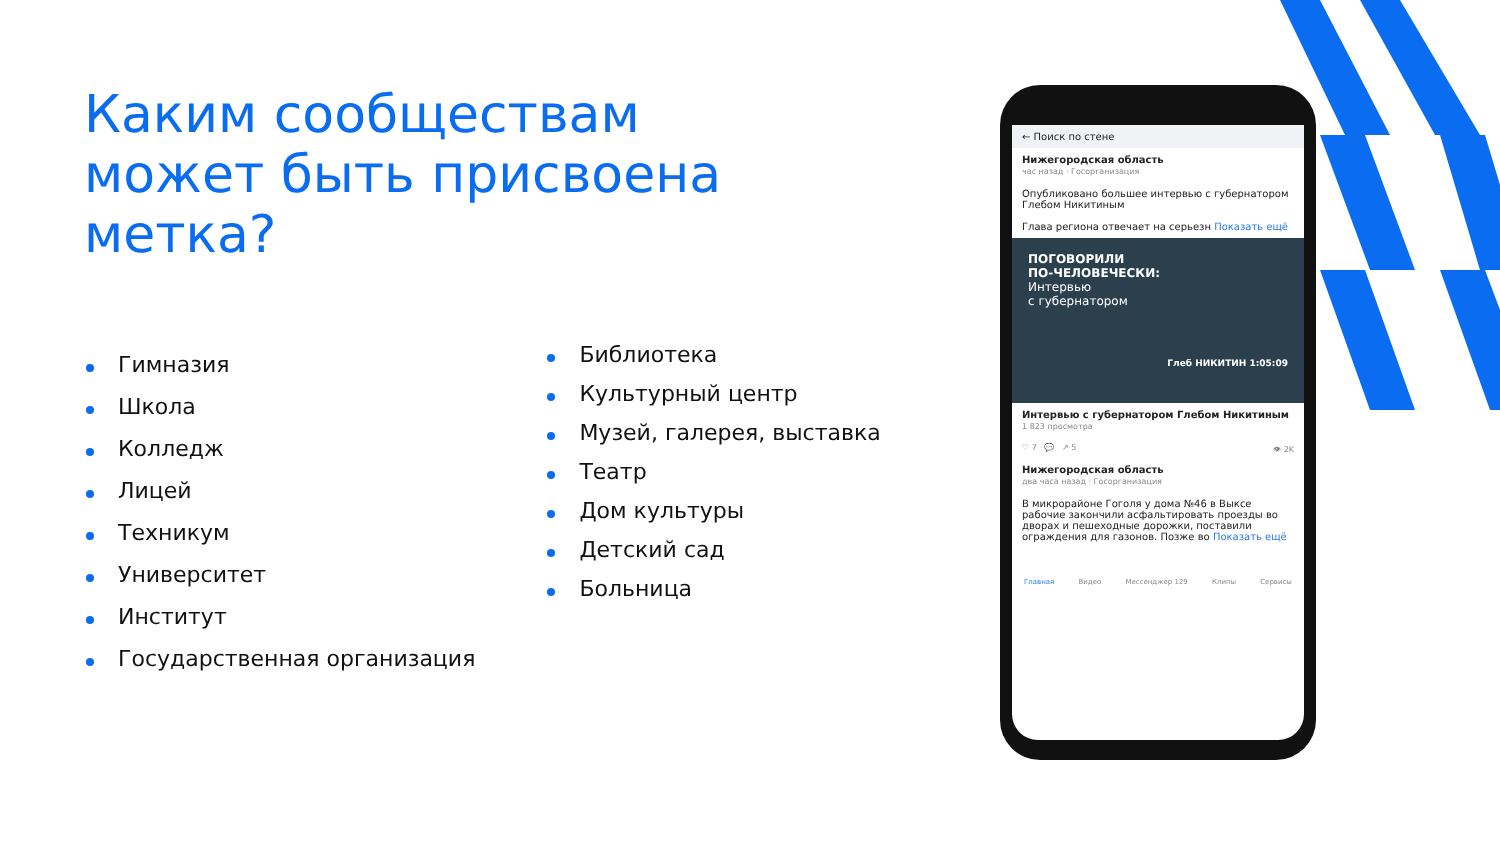Каким сообществам может быть присвоена метка?
Гимназия
Школа
Колледж
Лицей
Техникум
Университет
Институт
Государственная организация
Библиотека
Культурный центр
Музей, галерея, выставка
Театр
Дом культуры
Детский сад
Больница
← Поиск по стене
Нижегородская область
час назад · Госорганизация
Опубликовано большее интервью с губернатором Глебом Никитиным
Глава региона отвечает на серьезн Показать ещё
ПОГОВОРИЛИ
ПО-ЧЕЛОВЕЧЕСКИ:
Интервью
с губернатором
Глеб НИКИТИН 1:05:09
Интервью с губернатором Глебом Никитиным
1 823 просмотра
♡ 7 💬 ↗ 5 👁 2K
Нижегородская область
два часа назад · Госорганизация
В микрорайоне Гоголя у дома №46 в Выксе рабочие закончили асфальтировать проезды во дворах и пешеходные дорожки, поставили ограждения для газонов. Позже во Показать ещё
Главная Видео Мессенджер 129 Клипы Сервисы